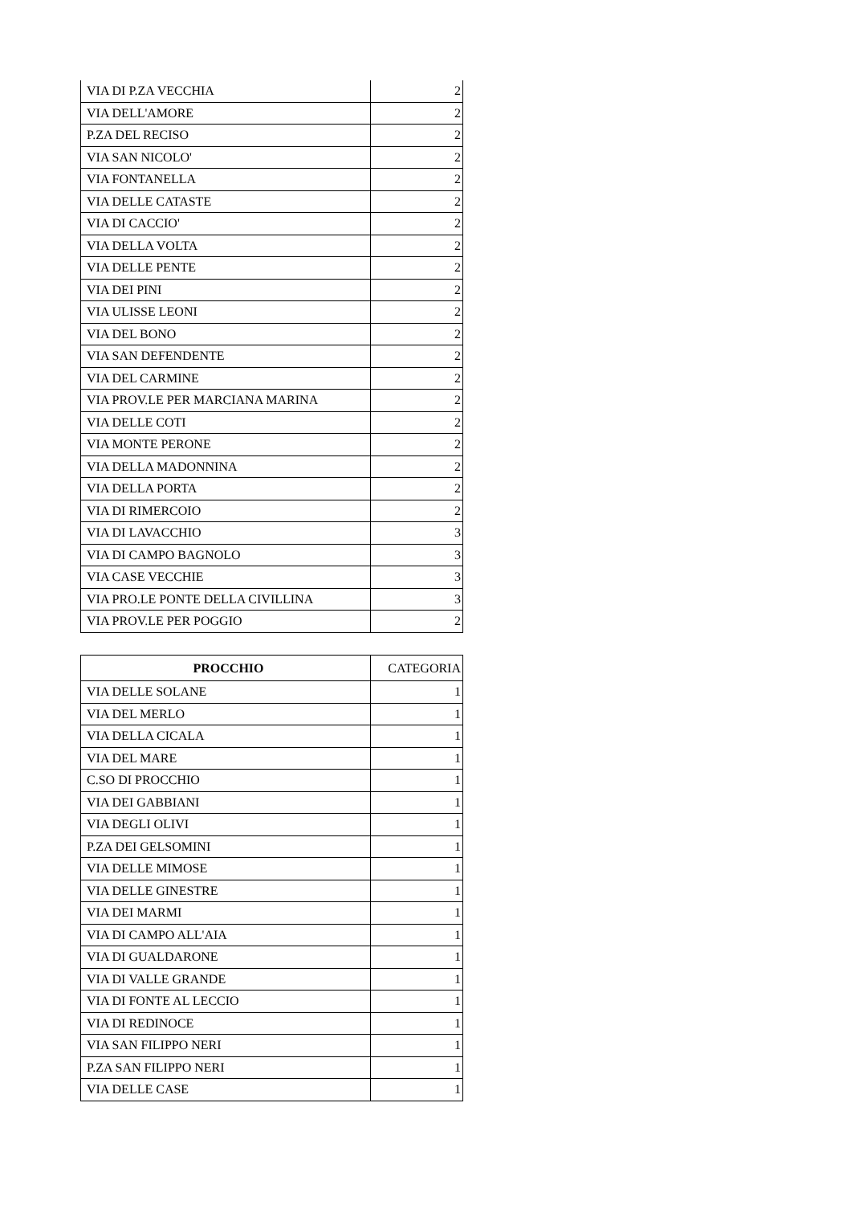| VIA DI P.ZA VECCHIA | 2 |
| VIA DELL'AMORE | 2 |
| P.ZA DEL RECISO | 2 |
| VIA SAN NICOLO' | 2 |
| VIA FONTANELLA | 2 |
| VIA DELLE CATASTE | 2 |
| VIA DI CACCIO' | 2 |
| VIA DELLA VOLTA | 2 |
| VIA DELLE PENTE | 2 |
| VIA DEI PINI | 2 |
| VIA ULISSE LEONI | 2 |
| VIA DEL BONO | 2 |
| VIA SAN DEFENDENTE | 2 |
| VIA DEL CARMINE | 2 |
| VIA PROV.LE PER MARCIANA MARINA | 2 |
| VIA DELLE COTI | 2 |
| VIA MONTE PERONE | 2 |
| VIA DELLA MADONNINA | 2 |
| VIA DELLA PORTA | 2 |
| VIA DI RIMERCOIO | 2 |
| VIA DI LAVACCHIO | 3 |
| VIA DI CAMPO BAGNOLO | 3 |
| VIA CASE VECCHIE | 3 |
| VIA PRO.LE PONTE DELLA CIVILLINA | 3 |
| VIA PROV.LE PER POGGIO | 2 |
| PROCCHIO | CATEGORIA |
| --- | --- |
| VIA DELLE SOLANE | 1 |
| VIA DEL MERLO | 1 |
| VIA DELLA CICALA | 1 |
| VIA DEL MARE | 1 |
| C.SO DI PROCCHIO | 1 |
| VIA DEI GABBIANI | 1 |
| VIA DEGLI OLIVI | 1 |
| P.ZA DEI GELSOMINI | 1 |
| VIA DELLE MIMOSE | 1 |
| VIA DELLE GINESTRE | 1 |
| VIA DEI MARMI | 1 |
| VIA DI CAMPO ALL'AIA | 1 |
| VIA DI GUALDARONE | 1 |
| VIA DI VALLE GRANDE | 1 |
| VIA DI FONTE AL LECCIO | 1 |
| VIA DI REDINOCE | 1 |
| VIA SAN FILIPPO NERI | 1 |
| P.ZA SAN FILIPPO NERI | 1 |
| VIA DELLE CASE | 1 |